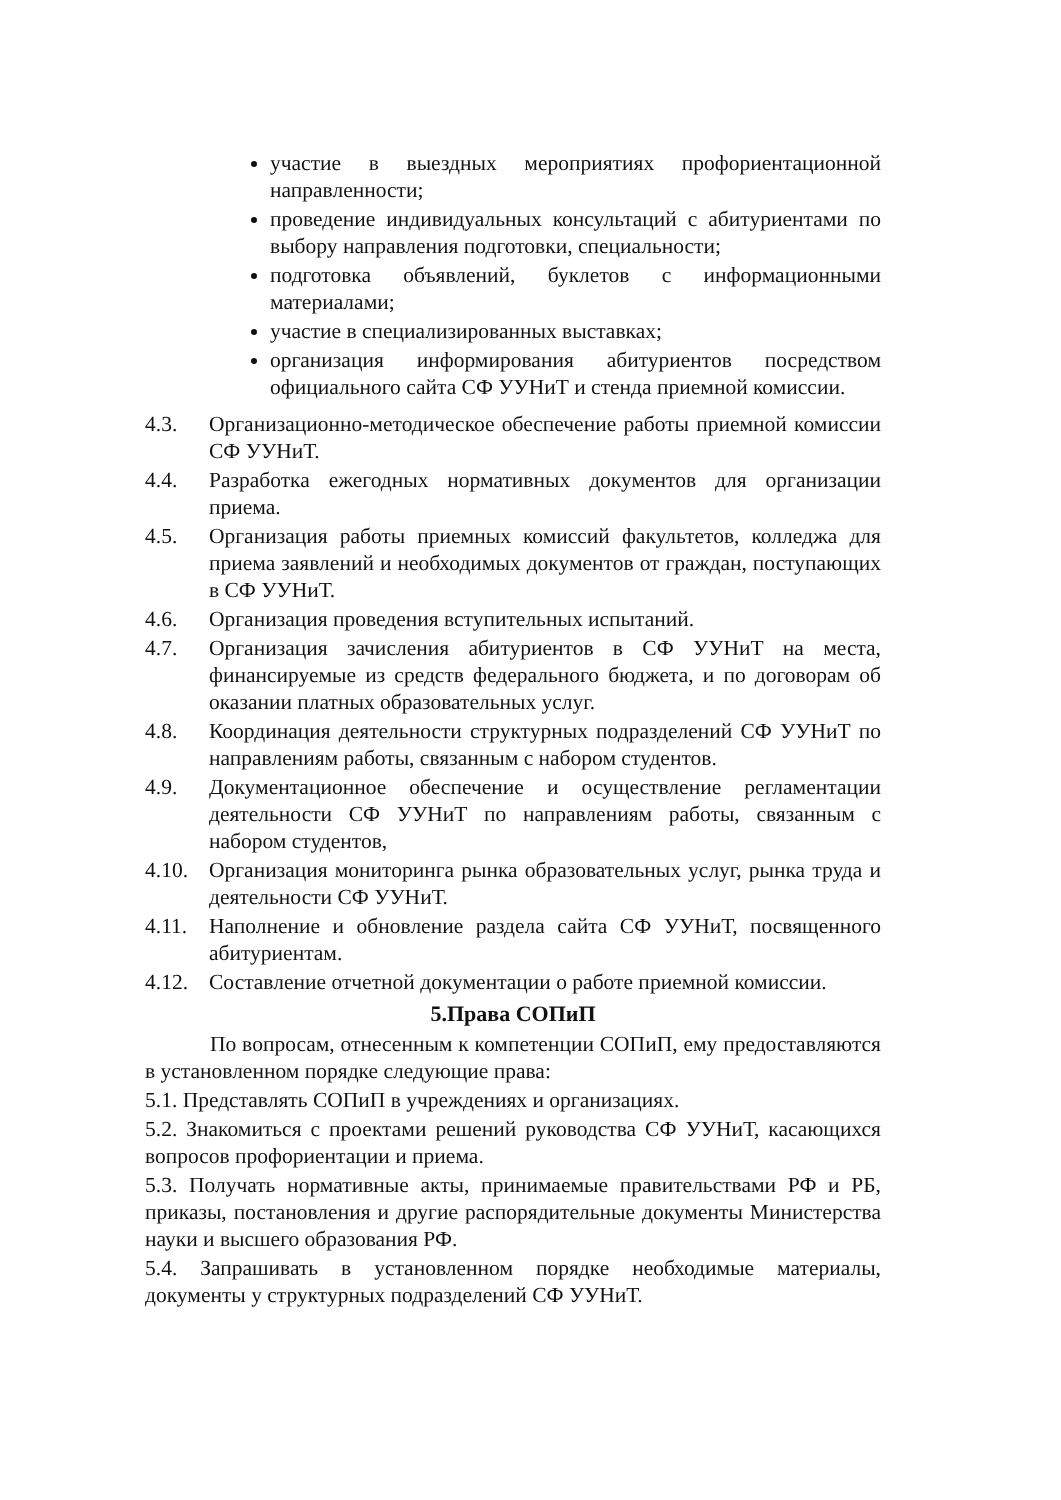участие в выездных мероприятиях профориентационной направленности;
проведение индивидуальных консультаций с абитуриентами по выбору направления подготовки, специальности;
подготовка объявлений, буклетов с информационными материалами;
участие в специализированных выставках;
организация информирования абитуриентов посредством официального сайта СФ УУНиТ и стенда приемной комиссии.
4.3. Организационно-методическое обеспечение работы приемной комиссии СФ УУНиТ.
4.4. Разработка ежегодных нормативных документов для организации приема.
4.5. Организация работы приемных комиссий факультетов, колледжа для приема заявлений и необходимых документов от граждан, поступающих в СФ УУНиТ.
4.6. Организация проведения вступительных испытаний.
4.7. Организация зачисления абитуриентов в СФ УУНиТ на места, финансируемые из средств федерального бюджета, и по договорам об оказании платных образовательных услуг.
4.8. Координация деятельности структурных подразделений СФ УУНиТ по направлениям работы, связанным с набором студентов.
4.9. Документационное обеспечение и осуществление регламентации деятельности СФ УУНиТ по направлениям работы, связанным с набором студентов,
4.10. Организация мониторинга рынка образовательных услуг, рынка труда и деятельности СФ УУНиТ.
4.11. Наполнение и обновление раздела сайта СФ УУНиТ, посвященного абитуриентам.
4.12. Составление отчетной документации о работе приемной комиссии.
5.Права СОПиП
По вопросам, отнесенным к компетенции СОПиП, ему предоставляются в установленном порядке следующие права:
5.1. Представлять СОПиП в учреждениях и организациях.
5.2. Знакомиться с проектами решений руководства СФ УУНиТ, касающихся вопросов профориентации и приема.
5.3. Получать нормативные акты, принимаемые правительствами РФ и РБ, приказы, постановления и другие распорядительные документы Министерства науки и высшего образования РФ.
5.4. Запрашивать в установленном порядке необходимые материалы, документы у структурных подразделений СФ УУНиТ.